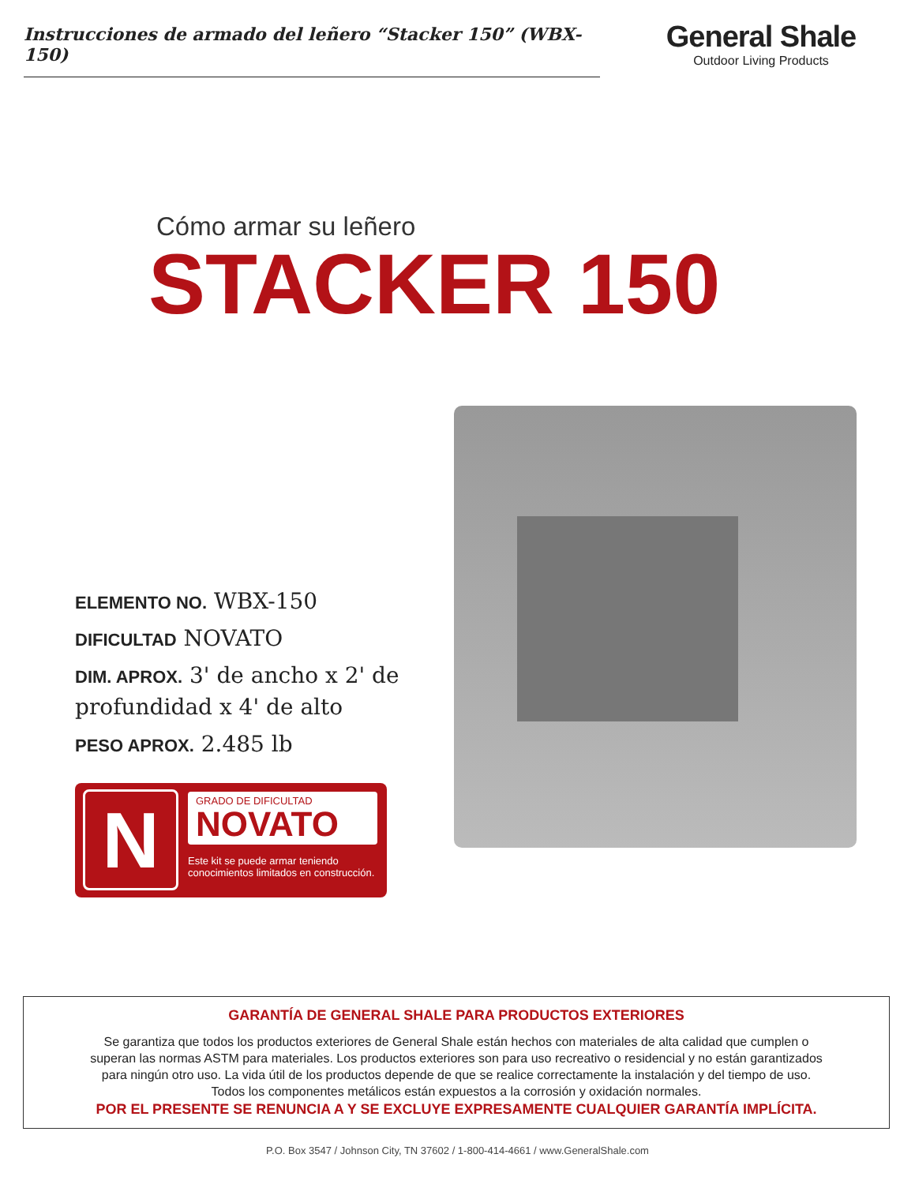Instrucciones de armado del leñero “Stacker 150” (WBX-150)
General Shale
Outdoor Living Products
Cómo armar su leñero
STACKER 150
ELEMENTO NO. WBX-150
DIFICULTAD NOVATO
DIM. APROX. 3' de ancho x 2' de profundidad x 4' de alto
PESO APROX. 2.485 lb
N
GRADO DE DIFICULTAD
NOVATO
Este kit se puede armar teniendo
conocimientos limitados en construcción.
GARANTÍA DE GENERAL SHALE PARA PRODUCTOS EXTERIORES
Se garantiza que todos los productos exteriores de General Shale están hechos con materiales de alta calidad que cumplen o
superan las normas ASTM para materiales. Los productos exteriores son para uso recreativo o residencial y no están garantizados
para ningún otro uso. La vida útil de los productos depende de que se realice correctamente la instalación y del tiempo de uso.
Todos los componentes metálicos están expuestos a la corrosión y oxidación normales.
POR EL PRESENTE SE RENUNCIA A Y SE EXCLUYE EXPRESAMENTE CUALQUIER GARANTÍA IMPLÍCITA.
P.O. Box 3547 / Johnson City, TN 37602 / 1-800-414-4661 / www.GeneralShale.com